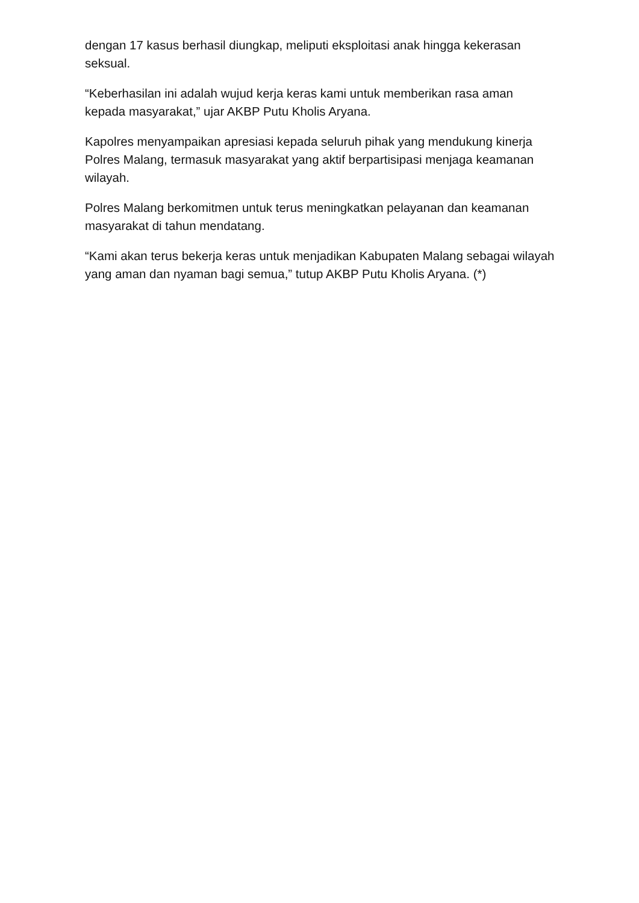dengan 17 kasus berhasil diungkap, meliputi eksploitasi anak hingga kekerasan seksual.
“Keberhasilan ini adalah wujud kerja keras kami untuk memberikan rasa aman kepada masyarakat,” ujar AKBP Putu Kholis Aryana.
Kapolres menyampaikan apresiasi kepada seluruh pihak yang mendukung kinerja Polres Malang, termasuk masyarakat yang aktif berpartisipasi menjaga keamanan wilayah.
Polres Malang berkomitmen untuk terus meningkatkan pelayanan dan keamanan masyarakat di tahun mendatang.
“Kami akan terus bekerja keras untuk menjadikan Kabupaten Malang sebagai wilayah yang aman dan nyaman bagi semua,” tutup AKBP Putu Kholis Aryana. (*)